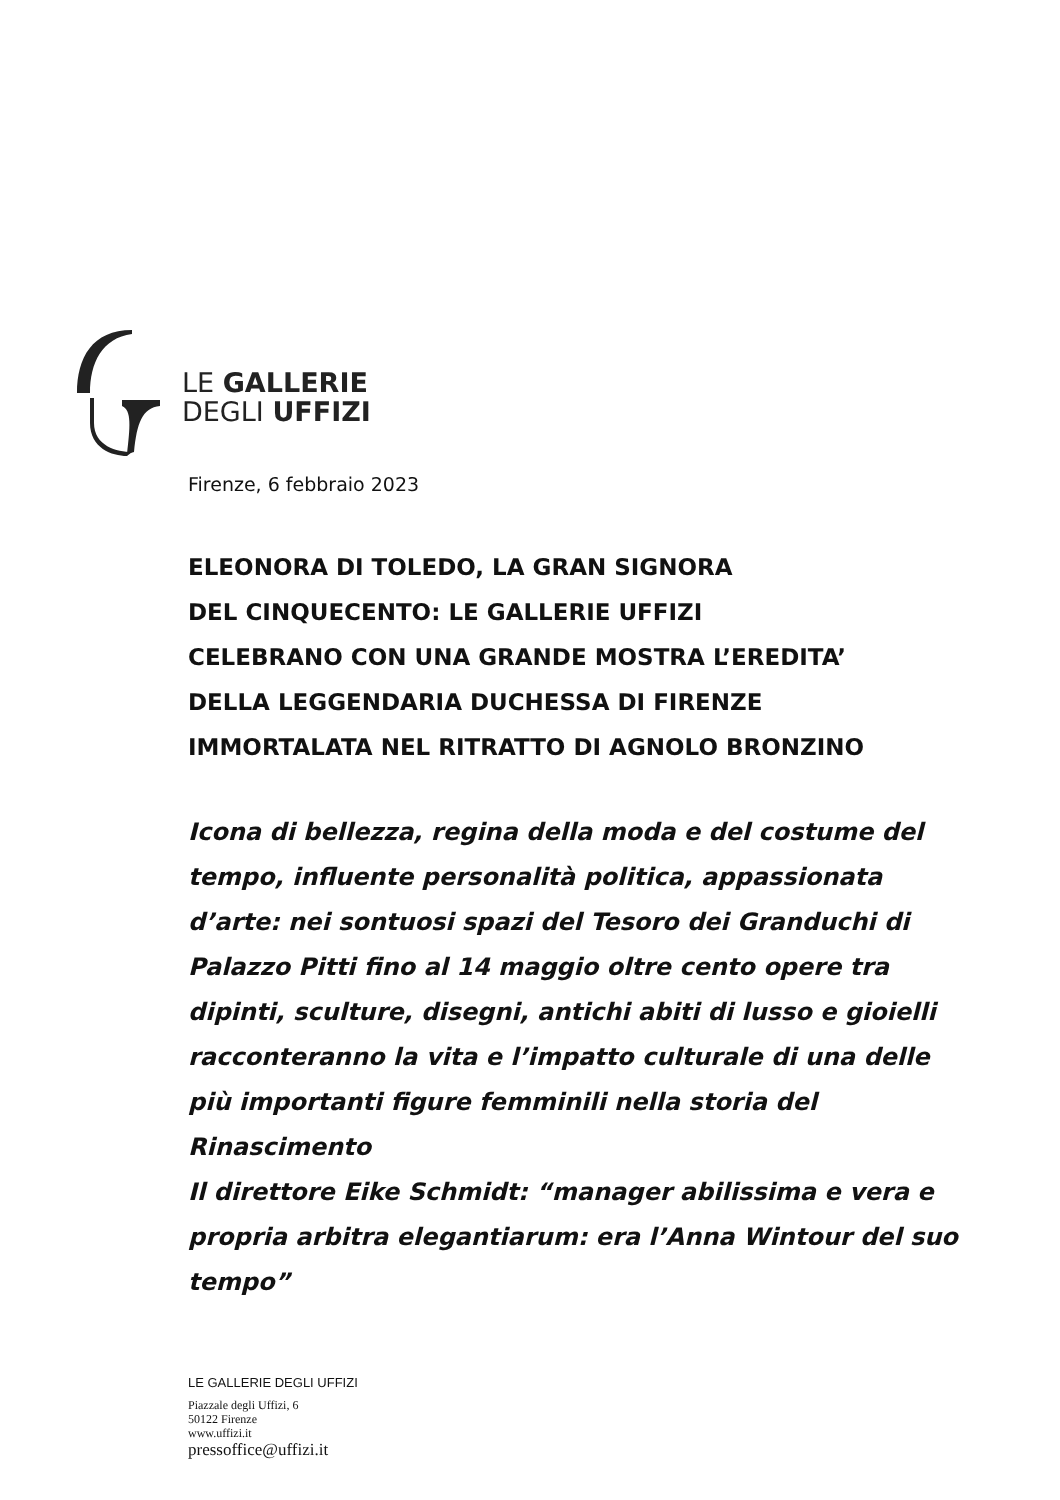LE GALLERIE
DEGLI UFFIZI
Firenze, 6 febbraio 2023
ELEONORA DI TOLEDO, LA GRAN SIGNORA
DEL CINQUECENTO: LE GALLERIE UFFIZI
CELEBRANO CON UNA GRANDE MOSTRA L’EREDITA’
DELLA LEGGENDARIA DUCHESSA DI FIRENZE
IMMORTALATA NEL RITRATTO DI AGNOLO BRONZINO
Icona di bellezza, regina della moda e del costume del tempo, influente personalità politica, appassionata d’arte: nei sontuosi spazi del Tesoro dei Granduchi di Palazzo Pitti fino al 14 maggio oltre cento opere tra dipinti, sculture, disegni, antichi abiti di lusso e gioielli racconteranno la vita e l’impatto culturale di una delle più importanti figure femminili nella storia del Rinascimento
Il direttore Eike Schmidt: “manager abilissima e vera e propria arbitra elegantiarum: era l’Anna Wintour del suo tempo”
LE GALLERIE DEGLI UFFIZI
Piazzale degli Uffizi, 6
50122 Firenze
www.uffizi.it
pressoffice@uffizi.it